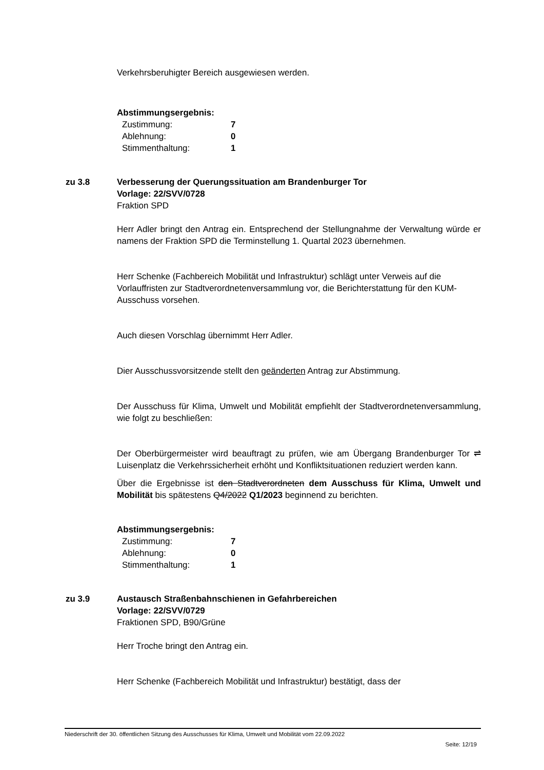Verkehrsberuhigter Bereich ausgewiesen werden.
Abstimmungsergebnis:
Zustimmung: 7 Ablehnung: 0 Stimmenthaltung: 1
zu 3.8 Verbesserung der Querungssituation am Brandenburger Tor
Vorlage: 22/SVV/0728
Fraktion SPD
Herr Adler bringt den Antrag ein. Entsprechend der Stellungnahme der Verwaltung würde er namens der Fraktion SPD die Terminstellung 1. Quartal 2023 übernehmen.
Herr Schenke (Fachbereich Mobilität und Infrastruktur) schlägt unter Verweis auf die Vorlauffristen zur Stadtverordnetenversammlung vor, die Berichterstattung für den KUM-Ausschuss vorsehen.
Auch diesen Vorschlag übernimmt Herr Adler.
Dier Ausschussvorsitzende stellt den geänderten Antrag zur Abstimmung.
Der Ausschuss für Klima, Umwelt und Mobilität empfiehlt der Stadtverordnetenversammlung, wie folgt zu beschließen:
Der Oberbürgermeister wird beauftragt zu prüfen, wie am Übergang Brandenburger Tor ⇌ Luisenplatz die Verkehrssicherheit erhöht und Konfliktsituationen reduziert werden kann.
Über die Ergebnisse ist den Stadtverordneten dem Ausschuss für Klima, Umwelt und Mobilität bis spätestens Q4/2022 Q1/2023 beginnend zu berichten.
Abstimmungsergebnis:
Zustimmung: 7 Ablehnung: 0 Stimmenthaltung: 1
zu 3.9 Austausch Straßenbahnschienen in Gefahrbereichen
Vorlage: 22/SVV/0729
Fraktionen SPD, B90/Grüne
Herr Troche bringt den Antrag ein.
Herr Schenke (Fachbereich Mobilität und Infrastruktur) bestätigt, dass der
Niederschrift der 30. öffentlichen Sitzung des Ausschusses für Klima, Umwelt und Mobilität vom 22.09.2022
Seite: 12/19